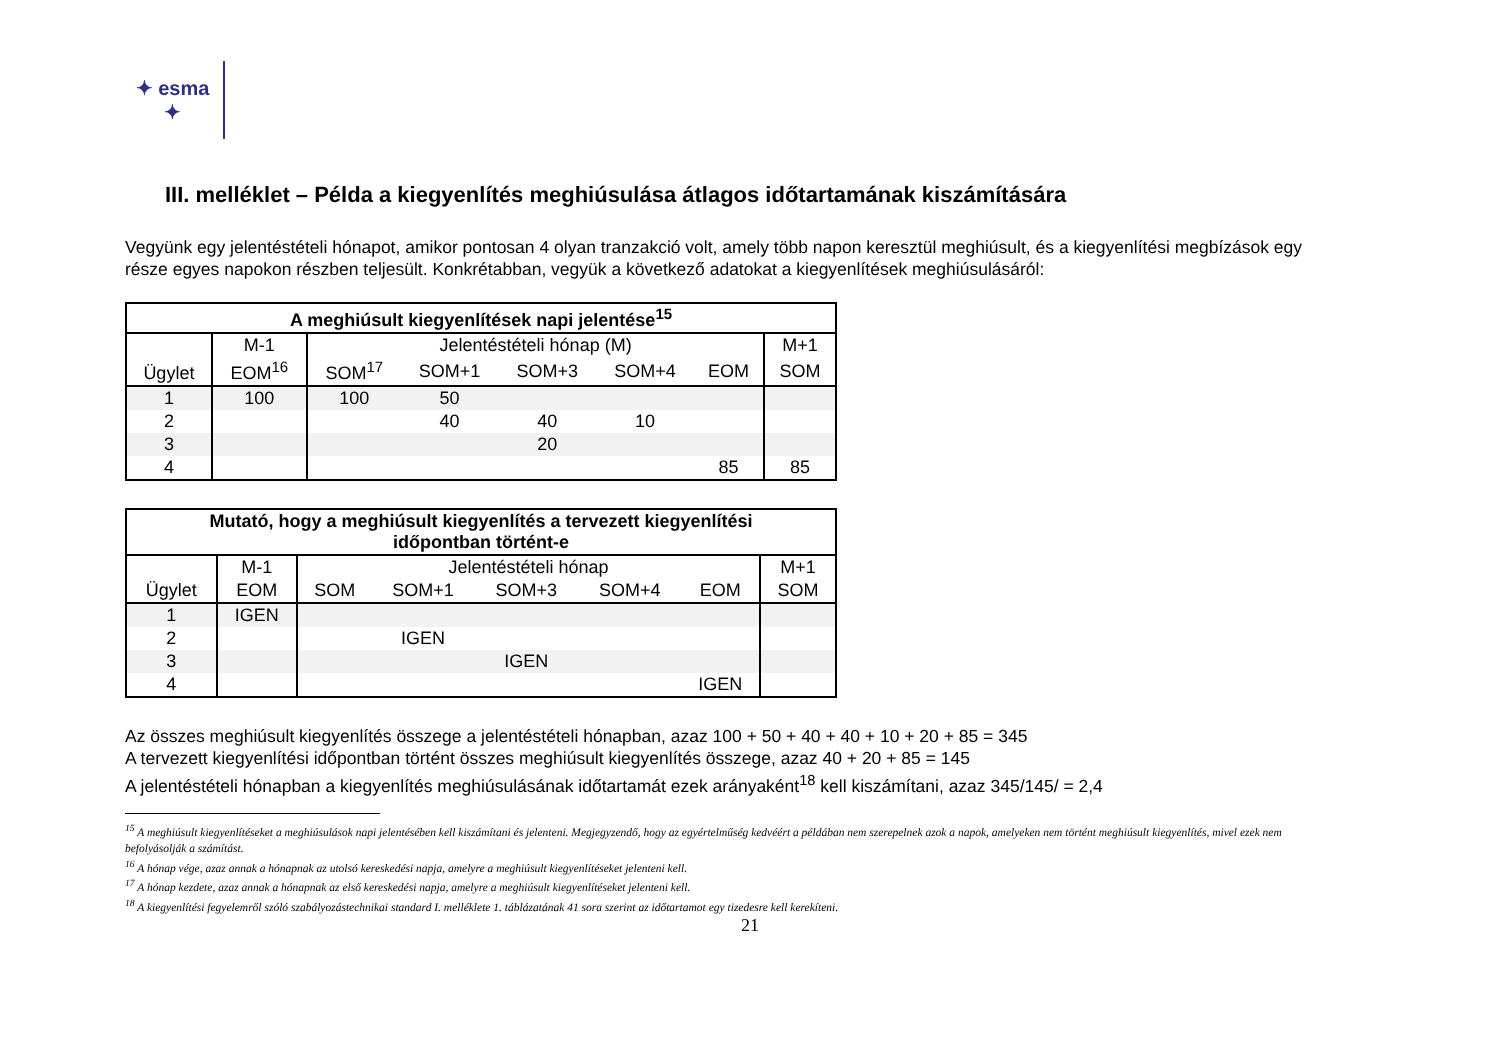✦ esma ✦
III. melléklet – Példa a kiegyenlítés meghiúsulása átlagos időtartamának kiszámítására
Vegyünk egy jelentéstételi hónapot, amikor pontosan 4 olyan tranzakció volt, amely több napon keresztül meghiúsult, és a kiegyenlítési megbízások egy része egyes napokon részben teljesült. Konkrétabban, vegyük a következő adatokat a kiegyenlítések meghiúsulásáról:
| A meghiúsult kiegyenlítések napi jelentése<sup>15</sup> | | | | | | | |
| --- | --- | --- | --- | --- | --- | --- | --- |
| Ügylet | M-1 | Jelentéstételi hónap (M) | | | | | M+1 |
| | EOM<sup>16</sup> | SOM<sup>17</sup> | SOM+1 | SOM+3 | SOM+4 | EOM | SOM |
| 1 | 100 | 100 | 50 | | | | |
| 2 | | | 40 | 40 | 10 | | |
| 3 | | | | 20 | | | |
| 4 | | | | | | 85 | 85 |
| Mutató, hogy a meghiúsult kiegyenlítés a tervezett kiegyenlítési időpontban történt-e | | | | | | | |
| --- | --- | --- | --- | --- | --- | --- | --- |
| Ügylet | M-1 | Jelentéstételi hónap | | | | | M+1 |
| | EOM | SOM | SOM+1 | SOM+3 | SOM+4 | EOM | SOM |
| 1 | IGEN | | | | | | |
| 2 | | | IGEN | | | | |
| 3 | | | | IGEN | | | |
| 4 | | | | | | IGEN | |
Az összes meghiúsult kiegyenlítés összege a jelentéstételi hónapban, azaz 100 + 50 + 40 + 40 + 10 + 20 + 85 = 345
A tervezett kiegyenlítési időpontban történt összes meghiúsult kiegyenlítés összege, azaz 40 + 20 + 85 = 145
A jelentéstételi hónapban a kiegyenlítés meghiúsulásának időtartamát ezek arányaként<sup>18</sup> kell kiszámítani, azaz 345/145/ = 2,4
<sup>15</sup> A meghiúsult kiegyenlítéseket a meghiúsulások napi jelentésében kell kiszámítani és jelenteni. Megjegyzendő, hogy az egyértelműség kedvéért a példában nem szerepelnek azok a napok, amelyeken nem történt meghiúsult kiegyenlítés, mivel ezek nem befolyásolják a számítást.
<sup>16</sup> A hónap vége, azaz annak a hónapnak az utolsó kereskedési napja, amelyre a meghiúsult kiegyenlítéseket jelenteni kell.
<sup>17</sup> A hónap kezdete, azaz annak a hónapnak az első kereskedési napja, amelyre a meghiúsult kiegyenlítéseket jelenteni kell.
<sup>18</sup> A kiegyenlítési fegyelemről szóló szabályozástechnikai standard I. melléklete 1. táblázatának 41 sora szerint az időtartamot egy tizedesre kell kerekíteni.
21